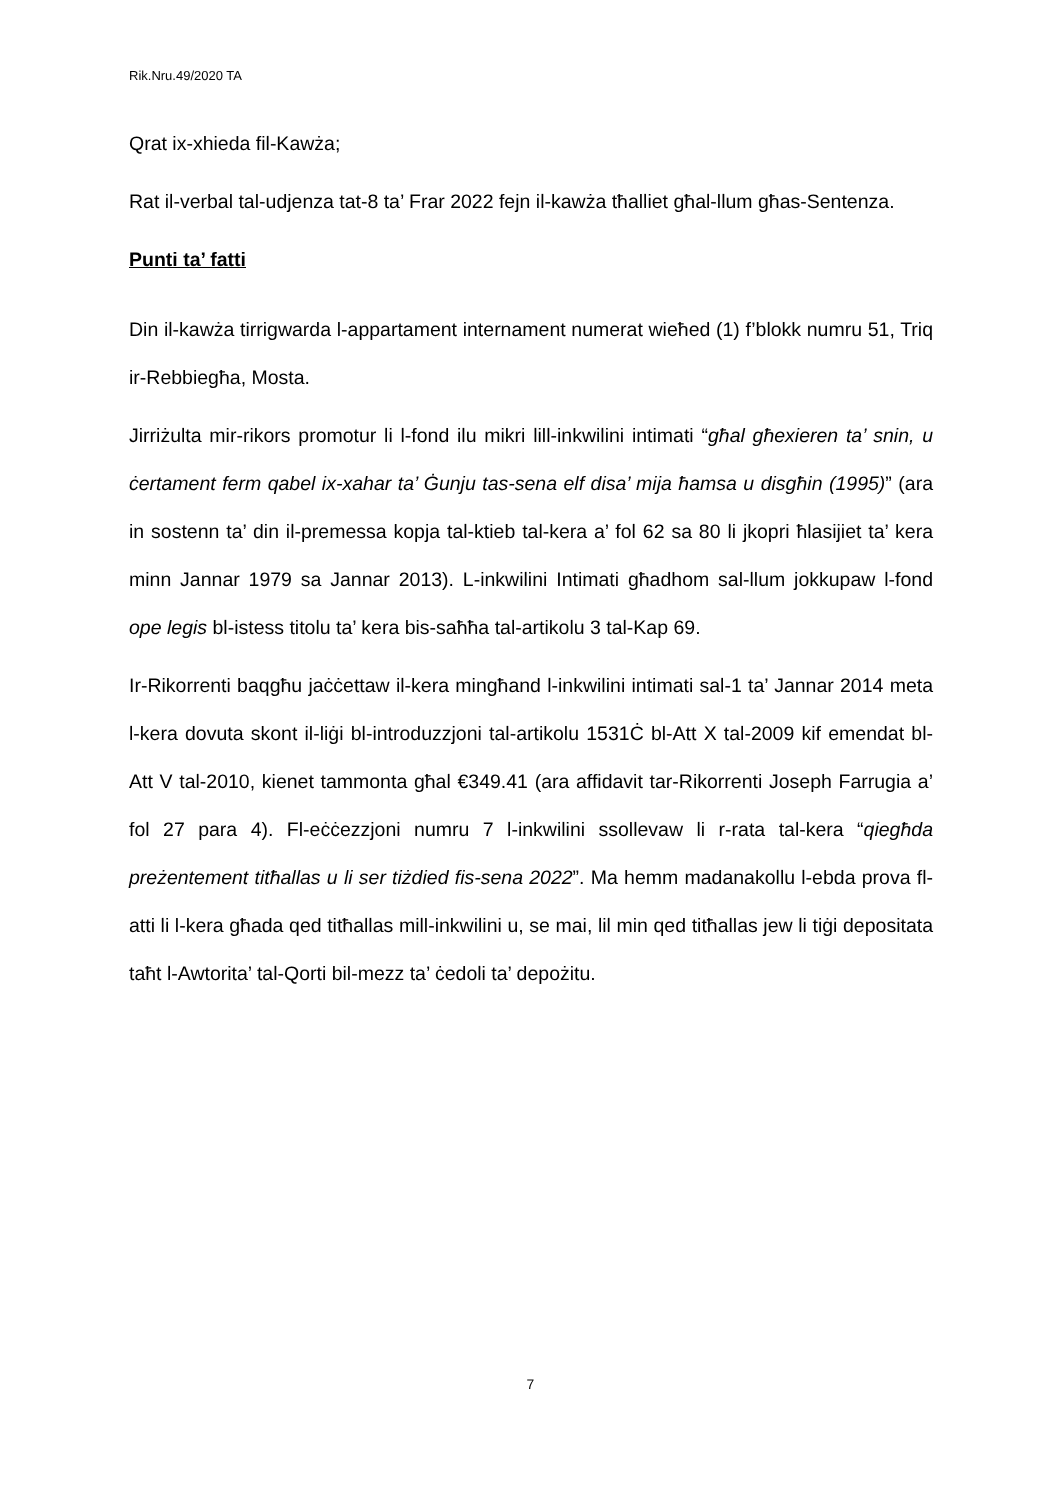Rik.Nru.49/2020 TA
Qrat ix-xhieda fil-Kawża;
Rat il-verbal tal-udjenza tat-8 ta’ Frar 2022 fejn il-kawża tħalliet għal-llum għas-Sentenza.
Punti ta’ fatti
Din il-kawża tirrigwarda l-appartament internament numerat wieħed (1) f’blokk numru 51, Triq ir-Rebbiegħa, Mosta.
Jirriżulta mir-rikors promotur li l-fond ilu mikri lill-inkwilini intimati “għal għexieren ta’ snin, u ċertament ferm qabel ix-xahar ta’ Ġunju tas-sena elf disa’ mija ħamsa u disgħin (1995)” (ara in sostenn ta’ din il-premessa kopja tal-ktieb tal-kera a’ fol 62 sa 80 li jkopri ħlasijiet ta’ kera minn Jannar 1979 sa Jannar 2013). L-inkwilini Intimati għadhom sal-llum jokkupaw l-fond ope legis bl-istess titolu ta’ kera bis-saħħa tal-artikolu 3 tal-Kap 69.
Ir-Rikorrenti baqgħu jaċċettaw il-kera mingħand l-inkwilini intimati sal-1 ta’ Jannar 2014 meta l-kera dovuta skont il-liġi bl-introduzzjoni tal-artikolu 1531Ċ bl-Att X tal-2009 kif emendat bl-Att V tal-2010, kienet tammonta għal €349.41 (ara affidavit tar-Rikorrenti Joseph Farrugia a’ fol 27 para 4). Fl-eċċezzjoni numru 7 l-inkwilini ssollevaw li r-rata tal-kera “qiegħda preżentement titħallas u li ser tiżdied fis-sena 2022”. Ma hemm madanakollu l-ebda prova fl-atti li l-kera għada qed titħallas mill-inkwilini u, se mai, lil min qed titħallas jew li tiġi depositata taħt l-Awtorita’ tal-Qorti bil-mezz ta’ ċedoli ta’ depożitu.
7